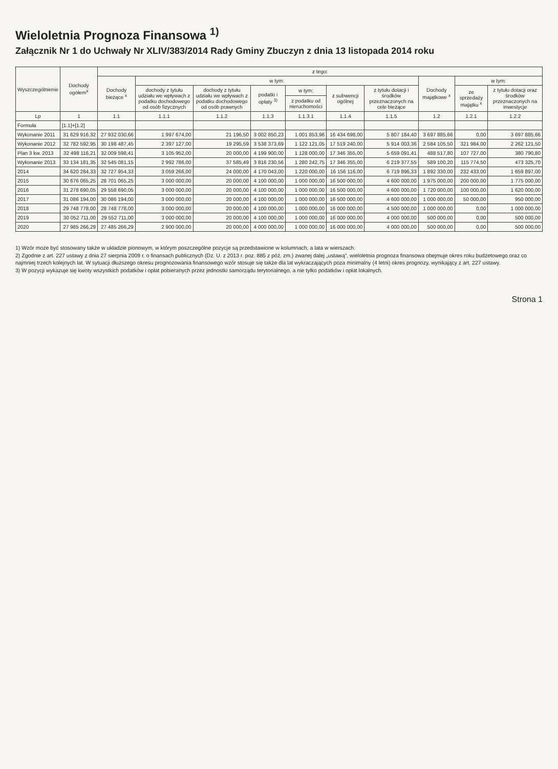Wieloletnia Prognoza Finansowa <sup>1)</sup>
Załącznik Nr 1 do Uchwały Nr XLIV/383/2014 Rady Gminy Zbuczyn z dnia 13 listopada 2014 roku
| Wyszczególnienie | Dochody ogółem<sup>x</sup> | z tego: | | | | | | | | | |
| --- | --- | --- | --- | --- | --- | --- | --- | --- | --- | --- | --- |
| | | Dochody bieżące <sup>x</sup> | w tym: | | | | | | Dochody majątkowe <sup>x</sup> | w tym: | |
| | | | dochody z tytułu udziału we wpływach z podatku dochodowego od osób fizycznych | dochody z tytułu udziału we wpływach z podatku dochodowego od osób prawnych | podatki i opłaty <sup>3)</sup> | w tym: | z subwencji ogólnej | z tytułu dotacji i środków przeznaczonych na cele bieżące | | ze sprzedaży majątku <sup>x</sup> | z tytułu dotacji oraz środków przeznaczonych na inwestycje |
| | | | | | | z podatku od nieruchomości | | | | | |
| Lp | 1 | 1.1 | 1.1.1 | 1.1.2 | 1.1.3 | 1.1.3.1 | 1.1.4 | 1.1.5 | 1.2 | 1.2.1 | 1.2.2 |
| Formuła | [1.1]+[1.2] | | | | | | | | | | |
| Wykonanie 2011 | 31 629 916,32 | 27 932 030,66 | 1 997 674,00 | 21 196,50 | 3 002 850,23 | 1 001 853,96 | 16 434 698,00 | 5 807 184,40 | 3 697 885,66 | 0,00 | 3 697 885,66 |
| Wykonanie 2012 | 32 782 592,95 | 30 198 487,45 | 2 397 127,00 | 19 295,59 | 3 538 373,69 | 1 122 121,05 | 17 519 240,00 | 5 914 003,36 | 2 584 105,50 | 321 984,00 | 2 262 121,50 |
| Plan 3 kw. 2013 | 32 498 116,21 | 32 009 598,41 | 3 105 952,00 | 20 000,00 | 4 199 900,00 | 1 128 000,00 | 17 346 355,00 | 5 659 091,41 | 488 517,80 | 107 727,00 | 380 790,80 |
| Wykonanie 2013 | 33 134 181,35 | 32 545 081,15 | 2 992 786,00 | 37 585,49 | 3 816 230,56 | 1 280 242,75 | 17 346 355,00 | 6 219 377,55 | 589 100,20 | 115 774,50 | 473 325,70 |
| 2014 | 34 620 284,33 | 32 727 954,33 | 3 059 266,00 | 24 000,00 | 4 170 043,00 | 1 220 000,00 | 16 156 116,00 | 6 719 896,33 | 1 892 330,00 | 232 433,00 | 1 659 897,00 |
| 2015 | 30 676 065,25 | 28 701 065,25 | 3 000 000,00 | 20 000,00 | 4 100 000,00 | 1 000 000,00 | 16 500 000,00 | 4 600 000,00 | 1 975 000,00 | 200 000,00 | 1 775 000,00 |
| 2016 | 31 278 690,05 | 29 558 690,05 | 3 000 000,00 | 20 000,00 | 4 100 000,00 | 1 000 000,00 | 16 500 000,00 | 4 600 000,00 | 1 720 000,00 | 100 000,00 | 1 620 000,00 |
| 2017 | 31 086 194,00 | 30 086 194,00 | 3 000 000,00 | 20 000,00 | 4 100 000,00 | 1 000 000,00 | 16 500 000,00 | 4 600 000,00 | 1 000 000,00 | 50 000,00 | 950 000,00 |
| 2018 | 29 748 778,00 | 28 748 778,00 | 3 000 000,00 | 20 000,00 | 4 100 000,00 | 1 000 000,00 | 16 000 000,00 | 4 500 000,00 | 1 000 000,00 | 0,00 | 1 000 000,00 |
| 2019 | 30 052 711,00 | 29 552 711,00 | 3 000 000,00 | 20 000,00 | 4 100 000,00 | 1 000 000,00 | 16 000 000,00 | 4 000 000,00 | 500 000,00 | 0,00 | 500 000,00 |
| 2020 | 27 985 266,29 | 27 485 266,29 | 2 900 000,00 | 20 000,00 | 4 000 000,00 | 1 000 000,00 | 16 000 000,00 | 4 000 000,00 | 500 000,00 | 0,00 | 500 000,00 |
1) Wzór może być stosowany także w układzie pionowym, w którym poszczególne pozycje są przedstawione w kolumnach, a lata w wierszach.
2) Zgodnie z art. 227 ustawy z dnia 27 sierpnia 2009 r. o finansach publicznych (Dz. U. z 2013 r. poz. 885 z póź. zm.) zwanej dalej „ustawą”, wieloletnia prognoza finansowa obejmuje okres roku budżetowego oraz co najmniej trzech kolejnych lat. W sytuacji dłuższego okresu prognozowania finansowego wzór stosuje się także dla lat wykraczających poza minimalny (4 letni) okres prognozy, wynikający z art. 227 ustawy.
3) W pozycji wykazuje się kwoty wszystkich podatków i opłat pobieranych przez jednostki samorządu terytorialnego, a nie tylko podatków i opłat lokalnych.
Strona 1